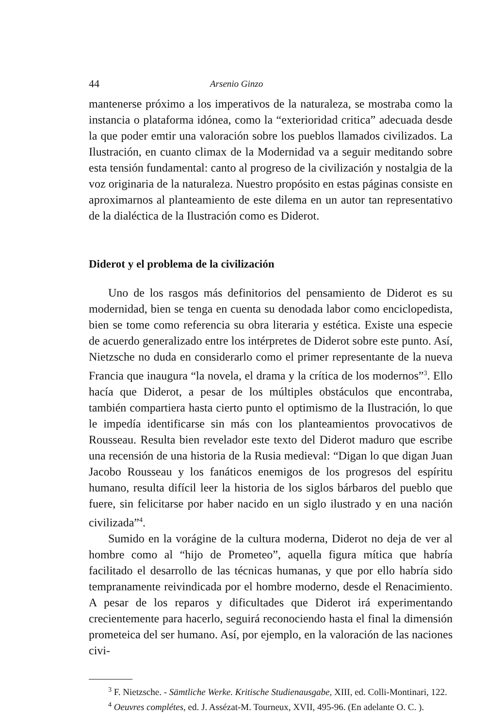44 Arsenio Ginzo
mantenerse próximo a los imperativos de la naturaleza, se mostraba como la instancia o plataforma idónea, como la “exterioridad critica” adecuada desde la que poder emtir una valoración sobre los pueblos llamados civilizados. La Ilustración, en cuanto climax de la Modernidad va a seguir meditando sobre esta tensión fundamental: canto al progreso de la civilización y nostalgia de la voz originaria de la naturaleza. Nuestro propósito en estas páginas consiste en aproximarnos al planteamiento de este dilema en un autor tan representativo de la dialéctica de la Ilustración como es Diderot.
Diderot y el problema de la civilización
Uno de los rasgos más definitorios del pensamiento de Diderot es su modernidad, bien se tenga en cuenta su denodada labor como enciclopedista, bien se tome como referencia su obra literaria y estética. Existe una especie de acuerdo generalizado entre los intérpretes de Diderot sobre este punto. Así, Nietzsche no duda en considerarlo como el primer representante de la nueva Francia que inaugura “la novela, el drama y la crítica de los modernos”<sup>3</sup>. Ello hacía que Diderot, a pesar de los múltiples obstáculos que encontraba, también compartiera hasta cierto punto el optimismo de la Ilustración, lo que le impedía identificarse sin más con los planteamientos provocativos de Rousseau. Resulta bien revelador este texto del Diderot maduro que escribe una recensión de una historia de la Rusia medieval: “Digan lo que digan Juan Jacobo Rousseau y los fanáticos enemigos de los progresos del espíritu humano, resulta difícil leer la historia de los siglos bárbaros del pueblo que fuere, sin felicitarse por haber nacido en un siglo ilustrado y en una nación civilizada”<sup>4</sup>.
Sumido en la vorágine de la cultura moderna, Diderot no deja de ver al hombre como al “hijo de Prometeo”, aquella figura mítica que habría facilitado el desarrollo de las técnicas humanas, y que por ello habría sido tempranamente reivindicada por el hombre moderno, desde el Renacimiento. A pesar de los reparos y dificultades que Diderot irá experimentando crecientemente para hacerlo, seguirá reconociendo hasta el final la dimensión prometeica del ser humano. Así, por ejemplo, en la valoración de las naciones civi-
<sup>3</sup> F. Nietzsche. - Sämtliche Werke. Kritische Studienausgabe, XIII, ed. Colli-Montinari, 122.
<sup>4</sup> Oeuvres complétes, ed. J. Assézat-M. Tourneux, XVII, 495-96. (En adelante O. C. ).